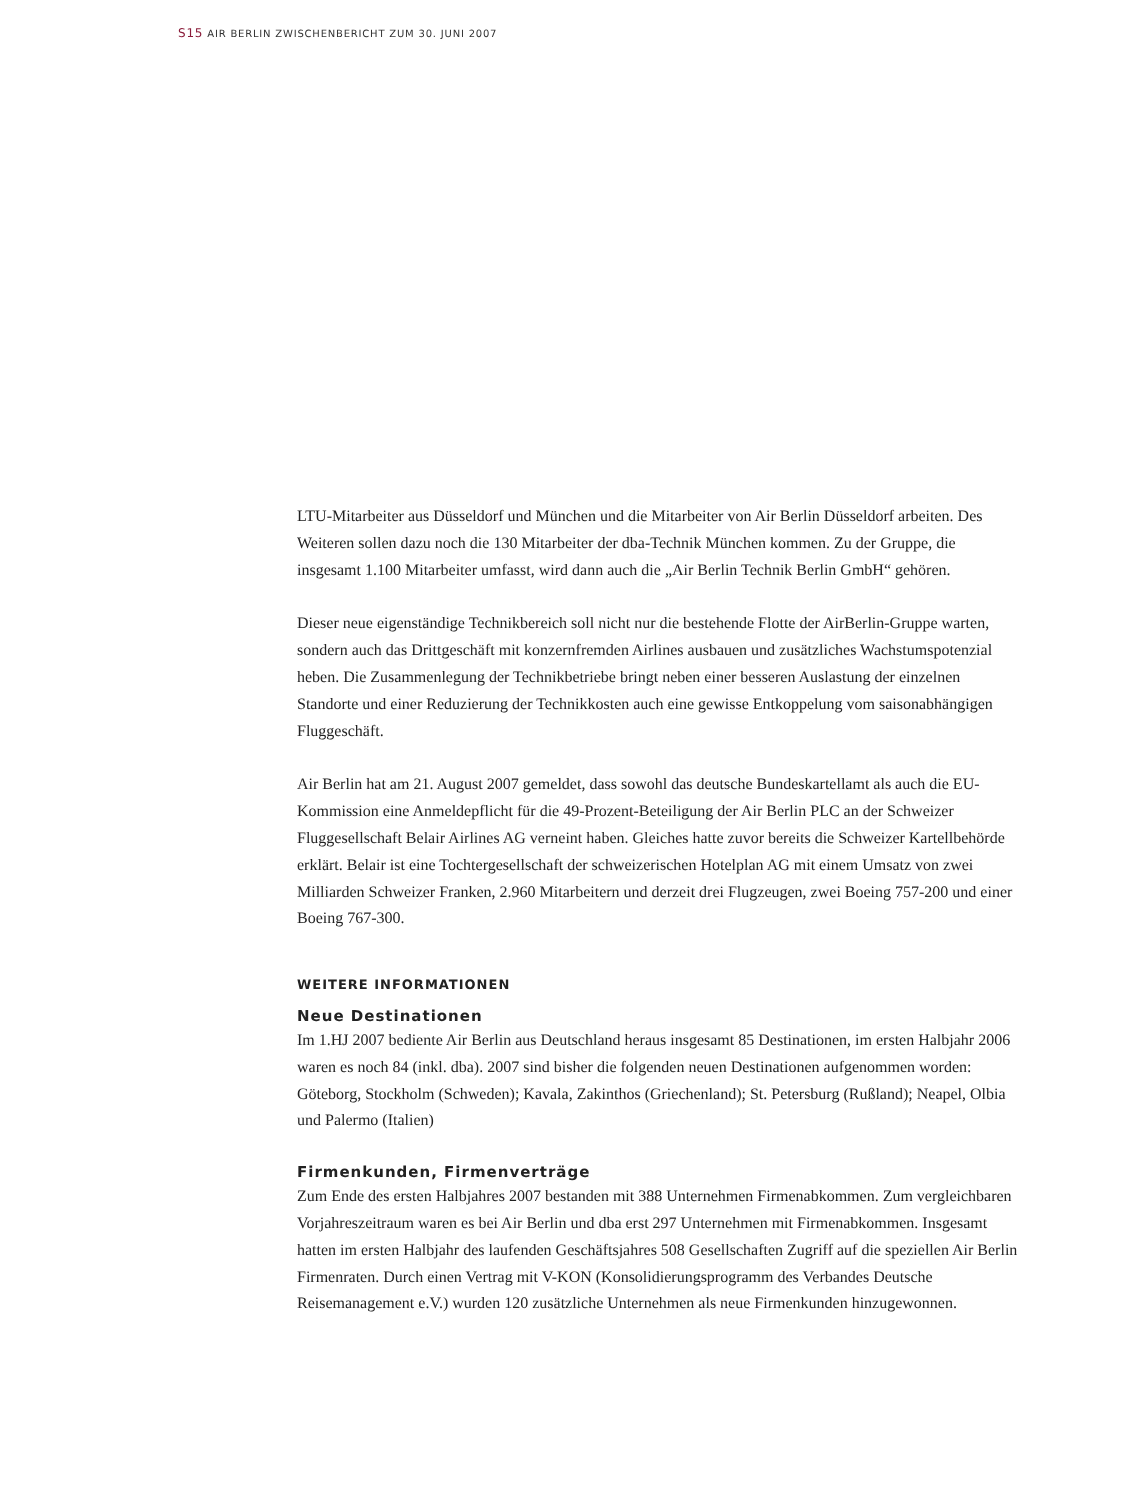S15 AIR BERLIN ZWISCHENBERICHT ZUM 30. JUNI 2007
LTU-Mitarbeiter aus Düsseldorf und München und die Mitarbeiter von Air Berlin Düsseldorf arbeiten. Des Weiteren sollen dazu noch die 130 Mitarbeiter der dba-Technik München kommen. Zu der Gruppe, die insgesamt 1.100 Mitarbeiter umfasst, wird dann auch die „Air Berlin Technik Berlin GmbH“ gehören.
Dieser neue eigenständige Technikbereich soll nicht nur die bestehende Flotte der AirBerlin-Gruppe warten, sondern auch das Drittgeschäft mit konzernfremden Airlines ausbauen und zusätzliches Wachstumspotenzial heben. Die Zusammenlegung der Technikbetriebe bringt neben einer besseren Auslastung der einzelnen Standorte und einer Reduzierung der Technikkosten auch eine gewisse Entkoppelung vom saisonabhängigen Fluggeschäft.
Air Berlin hat am 21. August 2007 gemeldet, dass sowohl das deutsche Bundeskartellamt als auch die EU-Kommission eine Anmeldepflicht für die 49-Prozent-Beteiligung der Air Berlin PLC an der Schweizer Fluggesellschaft Belair Airlines AG verneint haben. Gleiches hatte zuvor bereits die Schweizer Kartellbehörde erklärt. Belair ist eine Tochtergesellschaft der schweizerischen Hotelplan AG mit einem Umsatz von zwei Milliarden Schweizer Franken, 2.960 Mitarbeitern und derzeit drei Flugzeugen, zwei Boeing 757-200 und einer Boeing 767-300.
WEITERE INFORMATIONEN
Neue Destinationen
Im 1.HJ 2007 bediente Air Berlin aus Deutschland heraus insgesamt 85 Destinationen, im ersten Halbjahr 2006 waren es noch 84 (inkl. dba). 2007 sind bisher die folgenden neuen Destinationen aufgenommen worden: Göteborg, Stockholm (Schweden); Kavala, Zakinthos (Griechenland); St. Petersburg (Rußland); Neapel, Olbia und Palermo (Italien)
Firmenkunden, Firmenverträge
Zum Ende des ersten Halbjahres 2007 bestanden mit 388 Unternehmen Firmenabkommen. Zum vergleichbaren Vorjahreszeitraum waren es bei Air Berlin und dba erst 297 Unternehmen mit Firmenabkommen. Insgesamt hatten im ersten Halbjahr des laufenden Geschäftsjahres 508 Gesellschaften Zugriff auf die speziellen Air Berlin Firmenraten. Durch einen Vertrag mit V-KON (Konsolidierungsprogramm des Verbandes Deutsche Reisemanagement e.V.) wurden 120 zusätzliche Unternehmen als neue Firmenkunden hinzugewonnen.